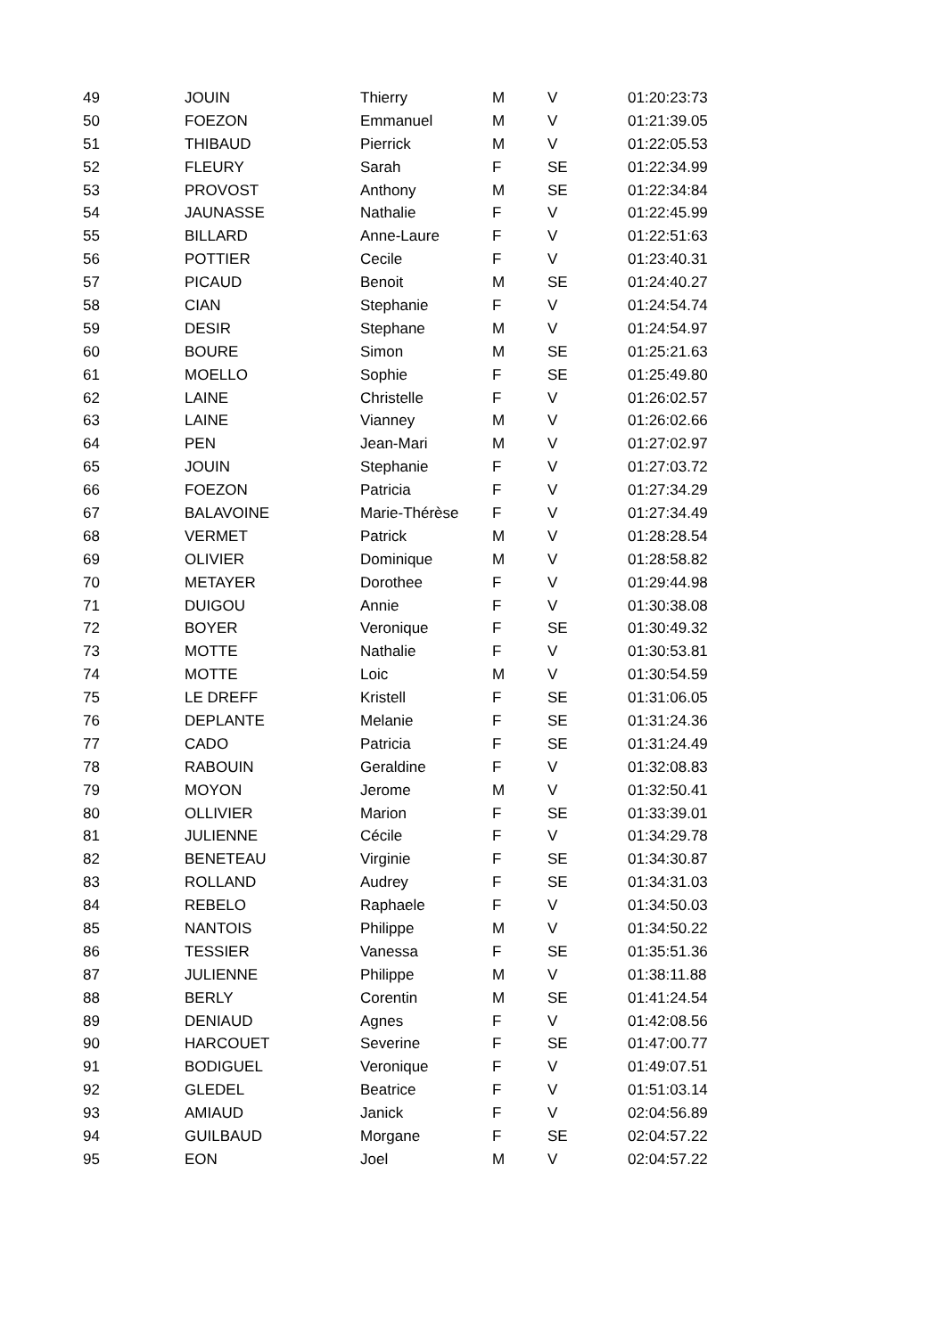| 49 | JOUIN | Thierry | M | V | 01:20:23:73 |
| 50 | FOEZON | Emmanuel | M | V | 01:21:39.05 |
| 51 | THIBAUD | Pierrick | M | V | 01:22:05.53 |
| 52 | FLEURY | Sarah | F | SE | 01:22:34.99 |
| 53 | PROVOST | Anthony | M | SE | 01:22:34:84 |
| 54 | JAUNASSE | Nathalie | F | V | 01:22:45.99 |
| 55 | BILLARD | Anne-Laure | F | V | 01:22:51:63 |
| 56 | POTTIER | Cecile | F | V | 01:23:40.31 |
| 57 | PICAUD | Benoit | M | SE | 01:24:40.27 |
| 58 | CIAN | Stephanie | F | V | 01:24:54.74 |
| 59 | DESIR | Stephane | M | V | 01:24:54.97 |
| 60 | BOURE | Simon | M | SE | 01:25:21.63 |
| 61 | MOELLO | Sophie | F | SE | 01:25:49.80 |
| 62 | LAINE | Christelle | F | V | 01:26:02.57 |
| 63 | LAINE | Vianney | M | V | 01:26:02.66 |
| 64 | PEN | Jean-Mari | M | V | 01:27:02.97 |
| 65 | JOUIN | Stephanie | F | V | 01:27:03.72 |
| 66 | FOEZON | Patricia | F | V | 01:27:34.29 |
| 67 | BALAVOINE | Marie-Thérèse | F | V | 01:27:34.49 |
| 68 | VERMET | Patrick | M | V | 01:28:28.54 |
| 69 | OLIVIER | Dominique | M | V | 01:28:58.82 |
| 70 | METAYER | Dorothee | F | V | 01:29:44.98 |
| 71 | DUIGOU | Annie | F | V | 01:30:38.08 |
| 72 | BOYER | Veronique | F | SE | 01:30:49.32 |
| 73 | MOTTE | Nathalie | F | V | 01:30:53.81 |
| 74 | MOTTE | Loic | M | V | 01:30:54.59 |
| 75 | LE DREFF | Kristell | F | SE | 01:31:06.05 |
| 76 | DEPLANTE | Melanie | F | SE | 01:31:24.36 |
| 77 | CADO | Patricia | F | SE | 01:31:24.49 |
| 78 | RABOUIN | Geraldine | F | V | 01:32:08.83 |
| 79 | MOYON | Jerome | M | V | 01:32:50.41 |
| 80 | OLLIVIER | Marion | F | SE | 01:33:39.01 |
| 81 | JULIENNE | Cécile | F | V | 01:34:29.78 |
| 82 | BENETEAU | Virginie | F | SE | 01:34:30.87 |
| 83 | ROLLAND | Audrey | F | SE | 01:34:31.03 |
| 84 | REBELO | Raphaele | F | V | 01:34:50.03 |
| 85 | NANTOIS | Philippe | M | V | 01:34:50.22 |
| 86 | TESSIER | Vanessa | F | SE | 01:35:51.36 |
| 87 | JULIENNE | Philippe | M | V | 01:38:11.88 |
| 88 | BERLY | Corentin | M | SE | 01:41:24.54 |
| 89 | DENIAUD | Agnes | F | V | 01:42:08.56 |
| 90 | HARCOUET | Severine | F | SE | 01:47:00.77 |
| 91 | BODIGUEL | Veronique | F | V | 01:49:07.51 |
| 92 | GLEDEL | Beatrice | F | V | 01:51:03.14 |
| 93 | AMIAUD | Janick | F | V | 02:04:56.89 |
| 94 | GUILBAUD | Morgane | F | SE | 02:04:57.22 |
| 95 | EON | Joel | M | V | 02:04:57.22 |